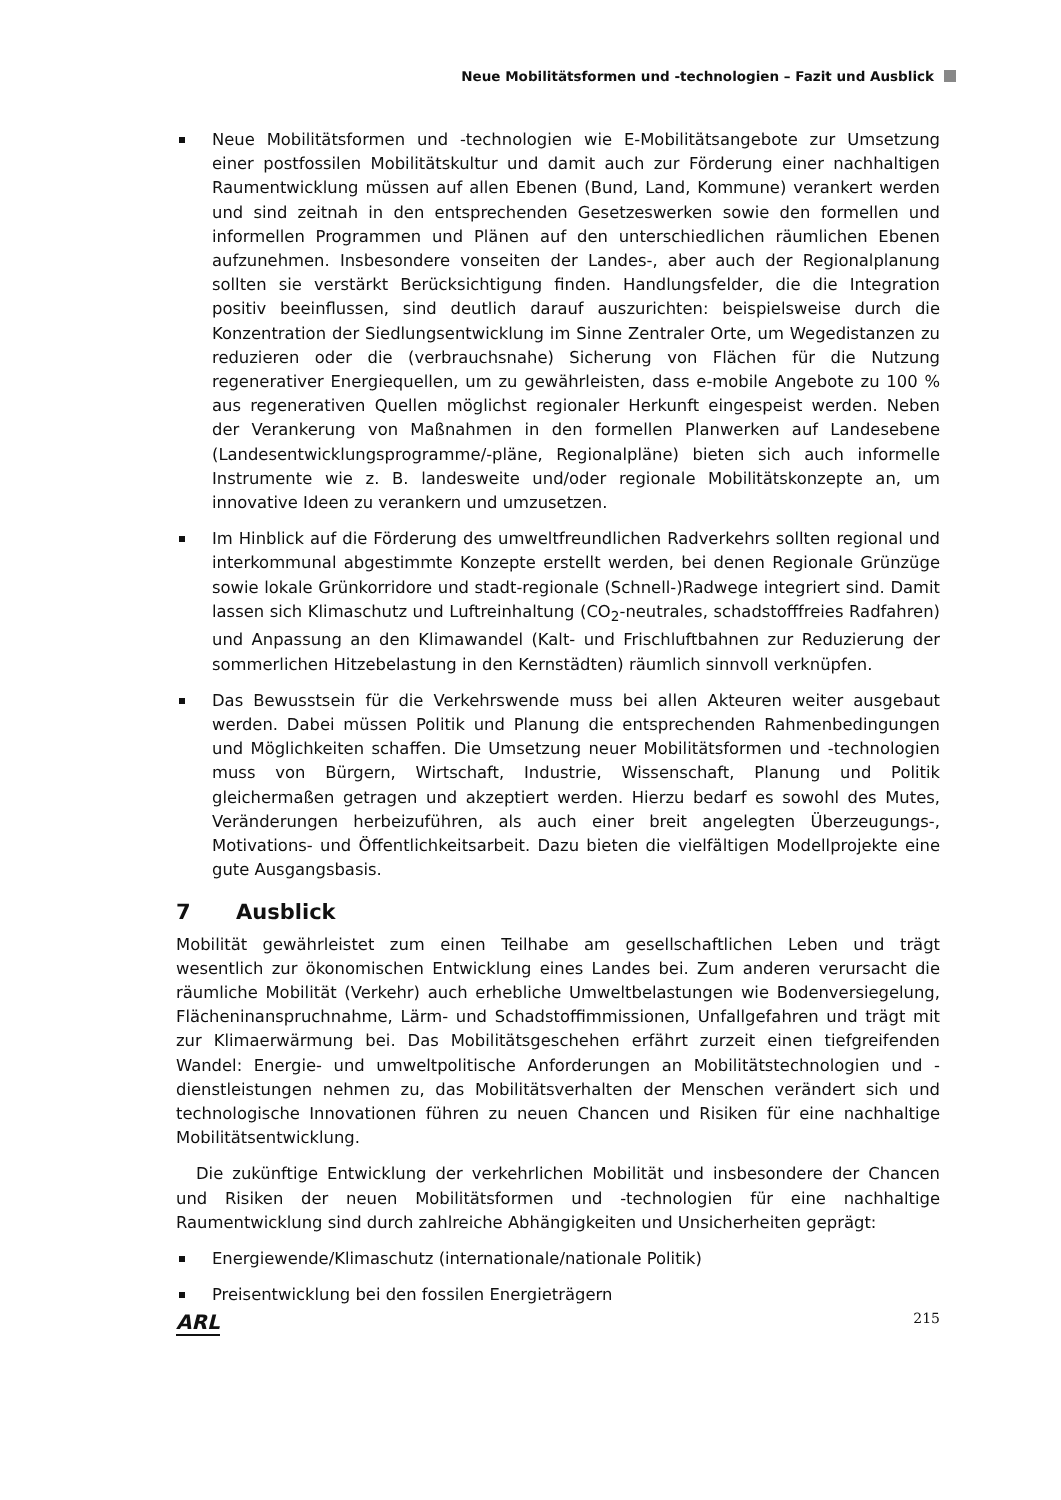Neue Mobilitätsformen und -technologien – Fazit und Ausblick
Neue Mobilitätsformen und -technologien wie E-Mobilitätsangebote zur Umsetzung einer postfossilen Mobilitätskultur und damit auch zur Förderung einer nachhaltigen Raumentwicklung müssen auf allen Ebenen (Bund, Land, Kommune) verankert werden und sind zeitnah in den entsprechenden Gesetzeswerken sowie den formellen und informellen Programmen und Plänen auf den unterschiedlichen räumlichen Ebenen aufzunehmen. Insbesondere vonseiten der Landes-, aber auch der Regionalplanung sollten sie verstärkt Berücksichtigung finden. Handlungsfelder, die die Integration positiv beeinflussen, sind deutlich darauf auszurichten: beispielsweise durch die Konzentration der Siedlungsentwicklung im Sinne Zentraler Orte, um Wegedistanzen zu reduzieren oder die (verbrauchsnahe) Sicherung von Flächen für die Nutzung regenerativer Energiequellen, um zu gewährleisten, dass e-mobile Angebote zu 100 % aus regenerativen Quellen möglichst regionaler Herkunft eingespeist werden. Neben der Verankerung von Maßnahmen in den formellen Planwerken auf Landesebene (Landesentwicklungsprogramme/-pläne, Regionalpläne) bieten sich auch informelle Instrumente wie z. B. landesweite und/oder regionale Mobilitätskonzepte an, um innovative Ideen zu verankern und umzusetzen.
Im Hinblick auf die Förderung des umweltfreundlichen Radverkehrs sollten regional und interkommunal abgestimmte Konzepte erstellt werden, bei denen Regionale Grünzüge sowie lokale Grünkorridore und stadt-regionale (Schnell-)Radwege integriert sind. Damit lassen sich Klimaschutz und Luftreinhaltung (CO<sub>2</sub>-neutrales, schadstofffreies Radfahren) und Anpassung an den Klimawandel (Kalt- und Frischluftbahnen zur Reduzierung der sommerlichen Hitzebelastung in den Kernstädten) räumlich sinnvoll verknüpfen.
Das Bewusstsein für die Verkehrswende muss bei allen Akteuren weiter ausgebaut werden. Dabei müssen Politik und Planung die entsprechenden Rahmenbedingungen und Möglichkeiten schaffen. Die Umsetzung neuer Mobilitätsformen und -technologien muss von Bürgern, Wirtschaft, Industrie, Wissenschaft, Planung und Politik gleichermaßen getragen und akzeptiert werden. Hierzu bedarf es sowohl des Mutes, Veränderungen herbeizuführen, als auch einer breit angelegten Überzeugungs-, Motivations- und Öffentlichkeitsarbeit. Dazu bieten die vielfältigen Modellprojekte eine gute Ausgangsbasis.
7 Ausblick
Mobilität gewährleistet zum einen Teilhabe am gesellschaftlichen Leben und trägt wesentlich zur ökonomischen Entwicklung eines Landes bei. Zum anderen verursacht die räumliche Mobilität (Verkehr) auch erhebliche Umweltbelastungen wie Bodenversiegelung, Flächeninanspruchnahme, Lärm- und Schadstoffimmissionen, Unfallgefahren und trägt mit zur Klimaerwärmung bei. Das Mobilitätsgeschehen erfährt zurzeit einen tiefgreifenden Wandel: Energie- und umweltpolitische Anforderungen an Mobilitätstechnologien und -dienstleistungen nehmen zu, das Mobilitätsverhalten der Menschen verändert sich und technologische Innovationen führen zu neuen Chancen und Risiken für eine nachhaltige Mobilitätsentwicklung.
Die zukünftige Entwicklung der verkehrlichen Mobilität und insbesondere der Chancen und Risiken der neuen Mobilitätsformen und -technologien für eine nachhaltige Raumentwicklung sind durch zahlreiche Abhängigkeiten und Unsicherheiten geprägt:
Energiewende/Klimaschutz (internationale/nationale Politik)
Preisentwicklung bei den fossilen Energieträgern
ARL 215